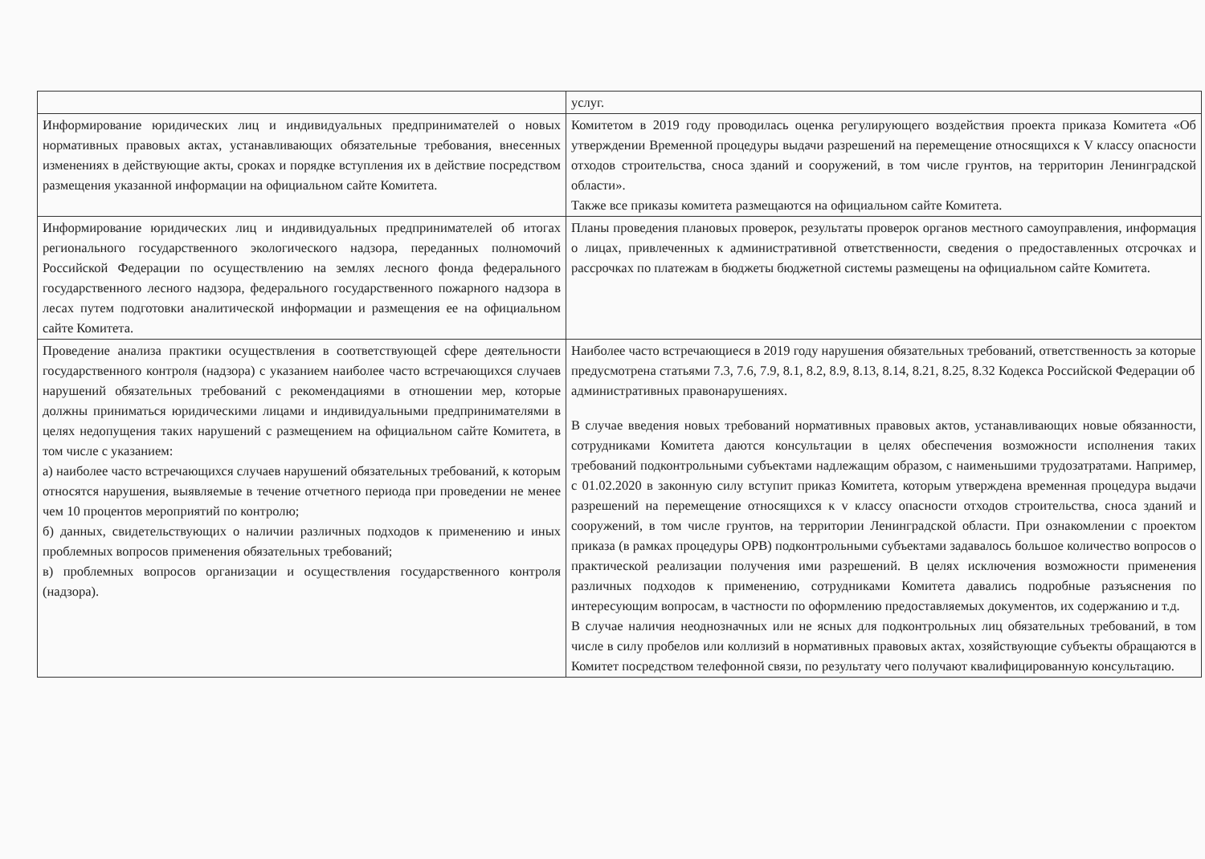| | услуг. |
| Информирование юридических лиц и индивидуальных предпринимателей о новых нормативных правовых актах, устанавливающих обязательные требования, внесенных изменениях в действующие акты, сроках и порядке вступления их в действие посредством размещения указанной информации на официальном сайте Комитета. | Комитетом в 2019 году проводилась оценка регулирующего воздействия проекта приказа Комитета «Об утверждении Временной процедуры выдачи разрешений на перемещение относящихся к V классу опасности отходов строительства, сноса зданий и сооружений, в том числе грунтов, на территорин Ленинградской области». Также все приказы комитета размещаются на официальном сайте Комитета. |
| Информирование юридических лиц и индивидуальных предпринимателей об итогах регионального государственного экологического надзора, переданных полномочий Российской Федерации по осуществлению на землях лесного фонда федерального государственного лесного надзора, федерального государственного пожарного надзора в лесах путем подготовки аналитической информации и размещения ее на официальном сайте Комитета. | Планы проведения плановых проверок, результаты проверок органов местного самоуправления, информация о лицах, привлеченных к административной ответственности, сведения о предоставленных отсрочках и рассрочках по платежам в бюджеты бюджетной системы размещены на официальном сайте Комитета. |
| Проведение анализа практики осуществления в соответствующей сфере деятельности государственного контроля (надзора) с указанием наиболее часто встречающихся случаев нарушений обязательных требований с рекомендациями в отношении мер, которые должны приниматься юридическими лицами и индивидуальными предпринимателями в целях недопущения таких нарушений с размещением на официальном сайте Комитета, в том числе с указанием: а) наиболее часто встречающихся случаев нарушений обязательных требований, к которым относятся нарушения, выявляемые в течение отчетного периода при проведении не менее чем 10 процентов мероприятий по контролю; б) данных, свидетельствующих о наличии различных подходов к применению и иных проблемных вопросов применения обязательных требований; в) проблемных вопросов организации и осуществления государственного контроля (надзора). | Наиболее часто встречающиеся в 2019 году нарушения обязательных требований, ответственность за которые предусмотрена статьями 7.3, 7.6, 7.9, 8.1, 8.2, 8.9, 8.13, 8.14, 8.21, 8.25, 8.32 Кодекса Российской Федерации об административных правонарушениях. В случае введения новых требований нормативных правовых актов, устанавливающих новые обязанности, сотрудниками Комитета даются консультации в целях обеспечения возможности исполнения таких требований подконтрольными субъектами надлежащим образом, с наименьшими трудозатратами. Например, с 01.02.2020 в законную силу вступит приказ Комитета, которым утверждена временная процедура выдачи разрешений на перемещение относящихся к v классу опасности отходов строительства, сноса зданий и сооружений, в том числе грунтов, на территории Ленинградской области. При ознакомлении с проектом приказа (в рамках процедуры ОРВ) подконтрольными субъектами задавалось большое количество вопросов о практической реализации получения ими разрешений. В целях исключения возможности применения различных подходов к применению, сотрудниками Комитета давались подробные разъяснения по интересующим вопросам, в частности по оформлению предоставляемых документов, их содержанию и т.д. В случае наличия неоднозначных или не ясных для подконтрольных лиц обязательных требований, в том числе в силу пробелов или коллизий в нормативных правовых актах, хозяйствующие субъекты обращаются в Комитет посредством телефонной связи, по результату чего получают квалифицированную консультацию. |